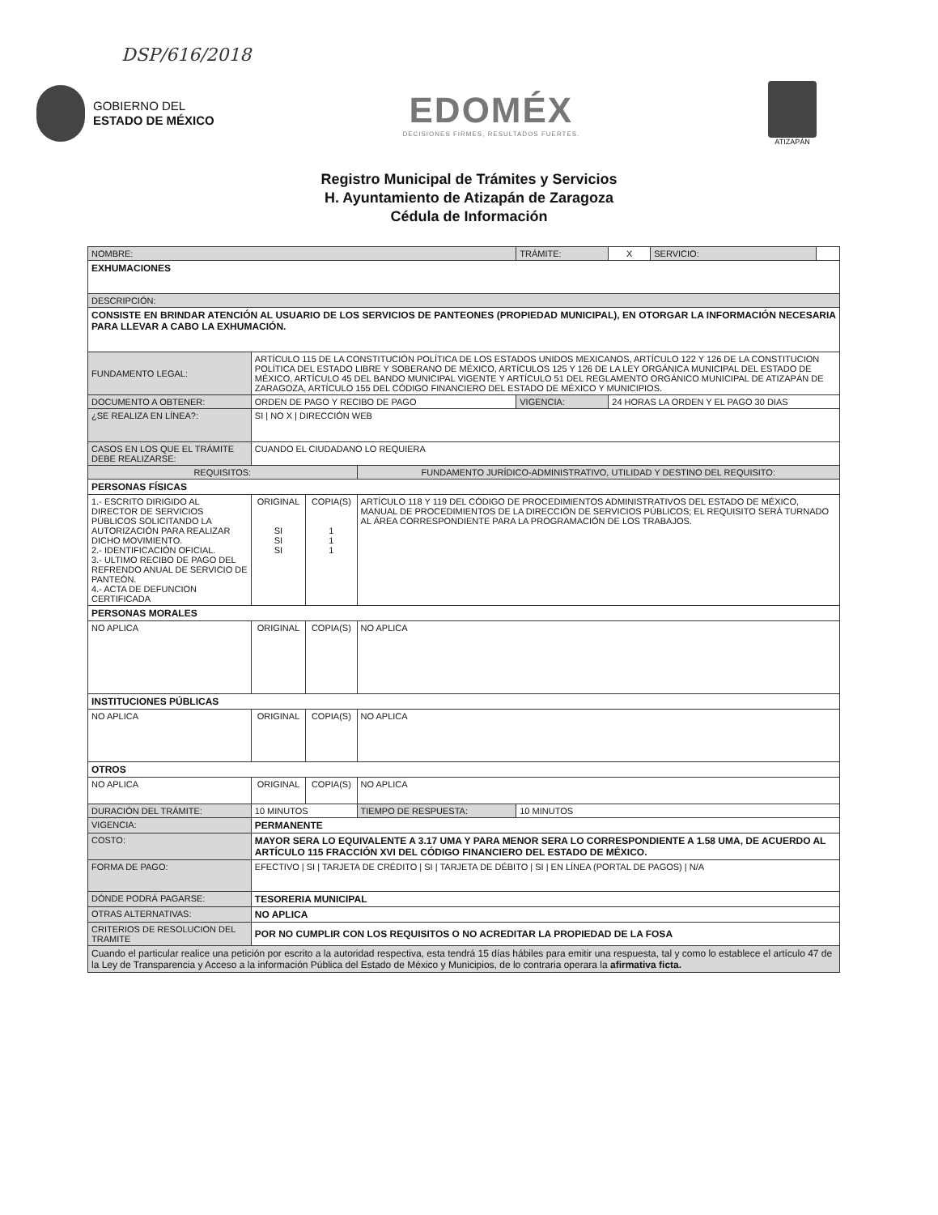DSP/616/2018
GOBIERNO DEL
ESTADO DE MÉXICO
EDOMÉX
DECISIONES FIRMES, RESULTADOS FUERTES.
ATIZAPÁN
Registro Municipal de Trámites y Servicios
H. Ayuntamiento de Atizapán de Zaragoza
Cédula de Información
| NOMBRE: | | | | | TRÁMITE: | X | SERVICIO: | |
| EXHUMACIONES | | | | | | | | |
| DESCRIPCIÓN: | | | | | | | | |
| CONSISTE EN BRINDAR ATENCIÓN AL USUARIO DE LOS SERVICIOS DE PANTEONES (PROPIEDAD MUNICIPAL), EN OTORGAR LA INFORMACIÓN NECESARIA PARA LLEVAR A CABO LA EXHUMACIÓN. | | | | | | | | |
| FUNDAMENTO LEGAL: | ARTÍCULO 115 DE LA CONSTITUCIÓN POLÍTICA DE LOS ESTADOS UNIDOS MEXICANOS, ARTÍCULO 122 Y 126 DE LA CONSTITUCION POLÍTICA DEL ESTADO LIBRE Y SOBERANO DE MÉXICO, ARTÍCULOS 125 Y 126 DE LA LEY ORGÁNICA MUNICIPAL DEL ESTADO DE MÉXICO, ARTÍCULO 45 DEL BANDO MUNICIPAL VIGENTE Y ARTÍCULO 51 DEL REGLAMENTO ORGÁNICO MUNICIPAL DE ATIZAPÁN DE ZARAGOZA, ARTÍCULO 155 DEL CÓDIGO FINANCIERO DEL ESTADO DE MÉXICO Y MUNICIPIOS. | | | | | | | |
| DOCUMENTO A OBTENER: | ORDEN DE PAGO Y RECIBO DE PAGO | | | | VIGENCIA: | 24 HORAS LA ORDEN Y EL PAGO 30 DIAS | | |
| ¿SE REALIZA EN LÍNEA?: | SI / NO X / DIRECCIÓN WEB | | | | | | | |
| CASOS EN LOS QUE EL TRÁMITE DEBE REALIZARSE: | | CUANDO EL CIUDADANO LO REQUIERA | | | | | | |
| REQUISITOS: | | | | FUNDAMENTO JURÍDICO-ADMINISTRATIVO, UTILIDAD Y DESTINO DEL REQUISITO: | | | | |
| PERSONAS FÍSICAS | | | | | | | | |
| 1.- ESCRITO DIRIGIDO AL DIRECTOR DE SERVICIOS PÚBLICOS SOLICITANDO LA AUTORIZACIÓN PARA REALIZAR DICHO MOVIMIENTO. 2.- IDENTIFICACIÓN OFICIAL. 3.- ULTIMO RECIBO DE PAGO DEL REFRENDO ANUAL DE SERVICIO DE PANTEÓN. 4.- ACTA DE DEFUNCION CERTIFICADA | | ORIGINAL SI SI SI | COPIA(S) 1 1 1 | ARTÍCULO 118 Y 119 DEL CÓDIGO DE PROCEDIMIENTOS ADMINISTRATIVOS DEL ESTADO DE MÉXICO, MANUAL DE PROCEDIMIENTOS DE LA DIRECCIÓN DE SERVICIOS PÚBLICOS; EL REQUISITO SERÁ TURNADO AL ÁREA CORRESPONDIENTE PARA LA PROGRAMACIÓN DE LOS TRABAJOS. | | | | |
| PERSONAS MORALES | | | | | | | | |
| NO APLICA | | ORIGINAL | COPIA(S) | NO APLICA | | | | |
| INSTITUCIONES PÚBLICAS | | | | | | | | |
| NO APLICA | | ORIGINAL | COPIA(S) | NO APLICA | | | | |
| OTROS | | | | | | | | |
| NO APLICA | | ORIGINAL | COPIA(S) | NO APLICA | | | | |
| DURACIÓN DEL TRÁMITE: | 10 MINUTOS | | | TIEMPO DE RESPUESTA: | 10 MINUTOS | | | |
| VIGENCIA: | PERMANENTE | | | | | | | |
| COSTO: | MAYOR SERA LO EQUIVALENTE A 3.17 UMA Y PARA MENOR SERA LO CORRESPONDIENTE A 1.58 UMA, DE ACUERDO AL ARTÍCULO 115 FRACCIÓN XVI DEL CÓDIGO FINANCIERO DEL ESTADO DE MÉXICO. | | | | | | | |
| FORMA DE PAGO: | EFECTIVO / SI / TARJETA DE CRÉDITO / SI / TARJETA DE DÉBITO / SI / EN LÍNEA (PORTAL DE PAGOS) / N/A | | | | | | | |
| DÓNDE PODRÁ PAGARSE: | TESORERIA MUNICIPAL | | | | | | | |
| OTRAS ALTERNATIVAS: | NO APLICA | | | | | | | |
| CRITERIOS DE RESOLUCION DEL TRAMITE | POR NO CUMPLIR CON LOS REQUISITOS O NO ACREDITAR LA PROPIEDAD DE LA FOSA | | | | | | | |
| Cuando el particular realice una petición por escrito a la autoridad respectiva, esta tendrá 15 días hábiles para emitir una respuesta, tal y como lo establece el artículo 47 de la Ley de Transparencia y Acceso a la información Pública del Estado de México y Municipios, de lo contraria operara la afirmativa ficta. | | | | | | | | |